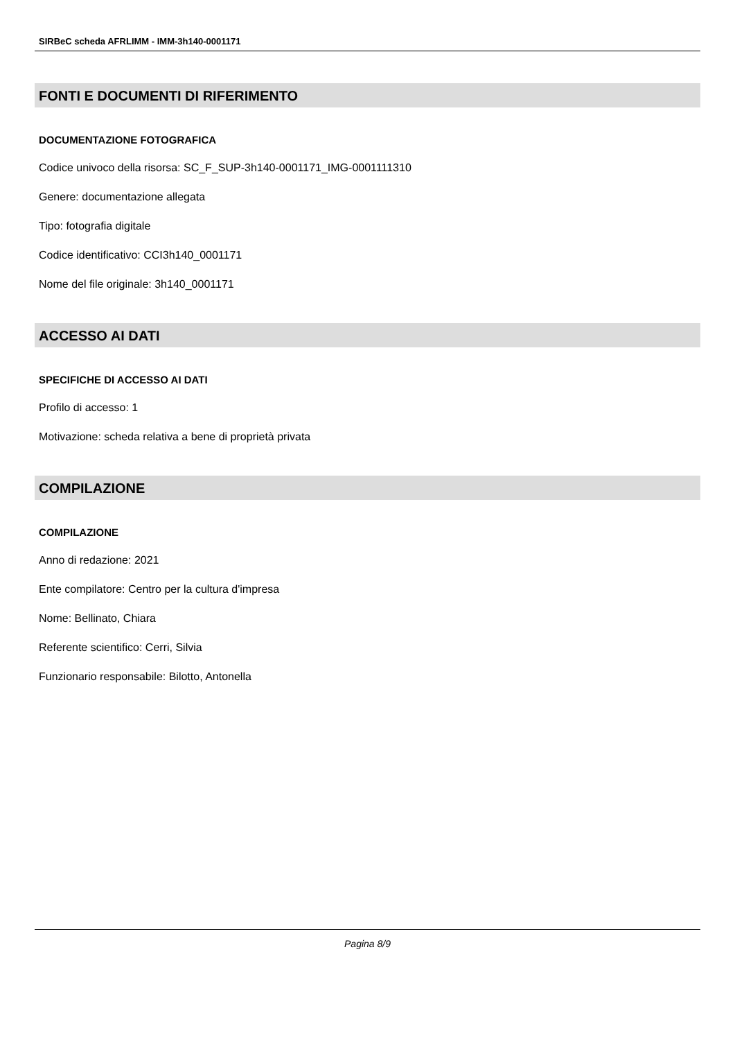SIRBeC scheda AFRLIMM - IMM-3h140-0001171
FONTI E DOCUMENTI DI RIFERIMENTO
DOCUMENTAZIONE FOTOGRAFICA
Codice univoco della risorsa: SC_F_SUP-3h140-0001171_IMG-0001111310
Genere: documentazione allegata
Tipo: fotografia digitale
Codice identificativo: CCI3h140_0001171
Nome del file originale: 3h140_0001171
ACCESSO AI DATI
SPECIFICHE DI ACCESSO AI DATI
Profilo di accesso: 1
Motivazione: scheda relativa a bene di proprietà privata
COMPILAZIONE
COMPILAZIONE
Anno di redazione: 2021
Ente compilatore: Centro per la cultura d'impresa
Nome: Bellinato, Chiara
Referente scientifico: Cerri, Silvia
Funzionario responsabile: Bilotto, Antonella
Pagina 8/9